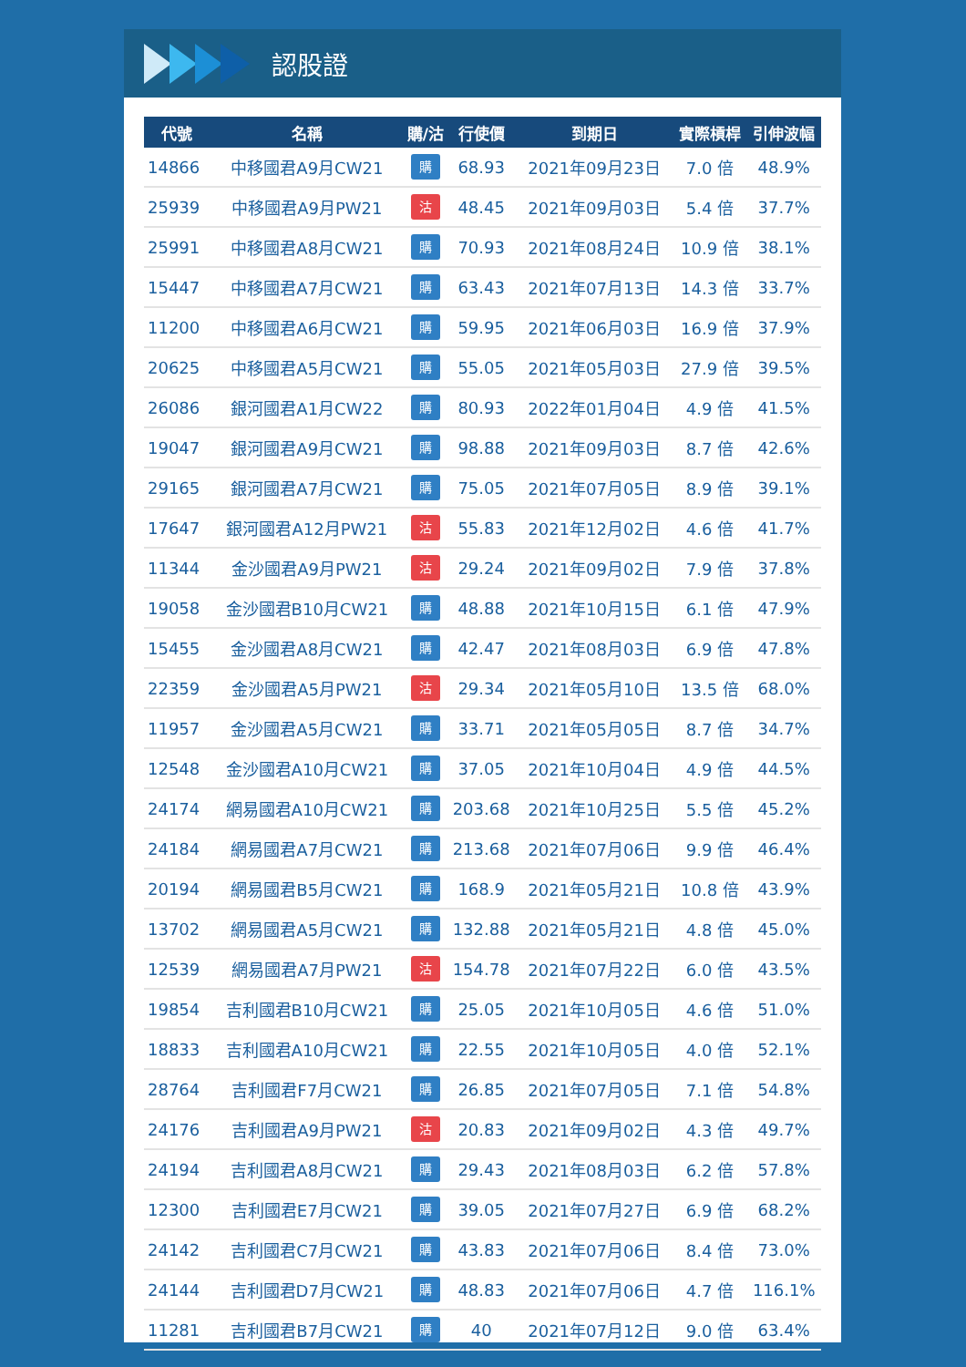認股證
| 代號 | 名稱 | 購/沽 | 行使價 | 到期日 | 實際槓桿 | 引伸波幅 |
| --- | --- | --- | --- | --- | --- | --- |
| 14866 | 中移國君A9月CW21 | 購 | 68.93 | 2021年09月23日 | 7.0 倍 | 48.9% |
| 25939 | 中移國君A9月PW21 | 沽 | 48.45 | 2021年09月03日 | 5.4 倍 | 37.7% |
| 25991 | 中移國君A8月CW21 | 購 | 70.93 | 2021年08月24日 | 10.9 倍 | 38.1% |
| 15447 | 中移國君A7月CW21 | 購 | 63.43 | 2021年07月13日 | 14.3 倍 | 33.7% |
| 11200 | 中移國君A6月CW21 | 購 | 59.95 | 2021年06月03日 | 16.9 倍 | 37.9% |
| 20625 | 中移國君A5月CW21 | 購 | 55.05 | 2021年05月03日 | 27.9 倍 | 39.5% |
| 26086 | 銀河國君A1月CW22 | 購 | 80.93 | 2022年01月04日 | 4.9 倍 | 41.5% |
| 19047 | 銀河國君A9月CW21 | 購 | 98.88 | 2021年09月03日 | 8.7 倍 | 42.6% |
| 29165 | 銀河國君A7月CW21 | 購 | 75.05 | 2021年07月05日 | 8.9 倍 | 39.1% |
| 17647 | 銀河國君A12月PW21 | 沽 | 55.83 | 2021年12月02日 | 4.6 倍 | 41.7% |
| 11344 | 金沙國君A9月PW21 | 沽 | 29.24 | 2021年09月02日 | 7.9 倍 | 37.8% |
| 19058 | 金沙國君B10月CW21 | 購 | 48.88 | 2021年10月15日 | 6.1 倍 | 47.9% |
| 15455 | 金沙國君A8月CW21 | 購 | 42.47 | 2021年08月03日 | 6.9 倍 | 47.8% |
| 22359 | 金沙國君A5月PW21 | 沽 | 29.34 | 2021年05月10日 | 13.5 倍 | 68.0% |
| 11957 | 金沙國君A5月CW21 | 購 | 33.71 | 2021年05月05日 | 8.7 倍 | 34.7% |
| 12548 | 金沙國君A10月CW21 | 購 | 37.05 | 2021年10月04日 | 4.9 倍 | 44.5% |
| 24174 | 網易國君A10月CW21 | 購 | 203.68 | 2021年10月25日 | 5.5 倍 | 45.2% |
| 24184 | 網易國君A7月CW21 | 購 | 213.68 | 2021年07月06日 | 9.9 倍 | 46.4% |
| 20194 | 網易國君B5月CW21 | 購 | 168.9 | 2021年05月21日 | 10.8 倍 | 43.9% |
| 13702 | 網易國君A5月CW21 | 購 | 132.88 | 2021年05月21日 | 4.8 倍 | 45.0% |
| 12539 | 網易國君A7月PW21 | 沽 | 154.78 | 2021年07月22日 | 6.0 倍 | 43.5% |
| 19854 | 吉利國君B10月CW21 | 購 | 25.05 | 2021年10月05日 | 4.6 倍 | 51.0% |
| 18833 | 吉利國君A10月CW21 | 購 | 22.55 | 2021年10月05日 | 4.0 倍 | 52.1% |
| 28764 | 吉利國君F7月CW21 | 購 | 26.85 | 2021年07月05日 | 7.1 倍 | 54.8% |
| 24176 | 吉利國君A9月PW21 | 沽 | 20.83 | 2021年09月02日 | 4.3 倍 | 49.7% |
| 24194 | 吉利國君A8月CW21 | 購 | 29.43 | 2021年08月03日 | 6.2 倍 | 57.8% |
| 12300 | 吉利國君E7月CW21 | 購 | 39.05 | 2021年07月27日 | 6.9 倍 | 68.2% |
| 24142 | 吉利國君C7月CW21 | 購 | 43.83 | 2021年07月06日 | 8.4 倍 | 73.0% |
| 24144 | 吉利國君D7月CW21 | 購 | 48.83 | 2021年07月06日 | 4.7 倍 | 116.1% |
| 11281 | 吉利國君B7月CW21 | 購 | 40 | 2021年07月12日 | 9.0 倍 | 63.4% |